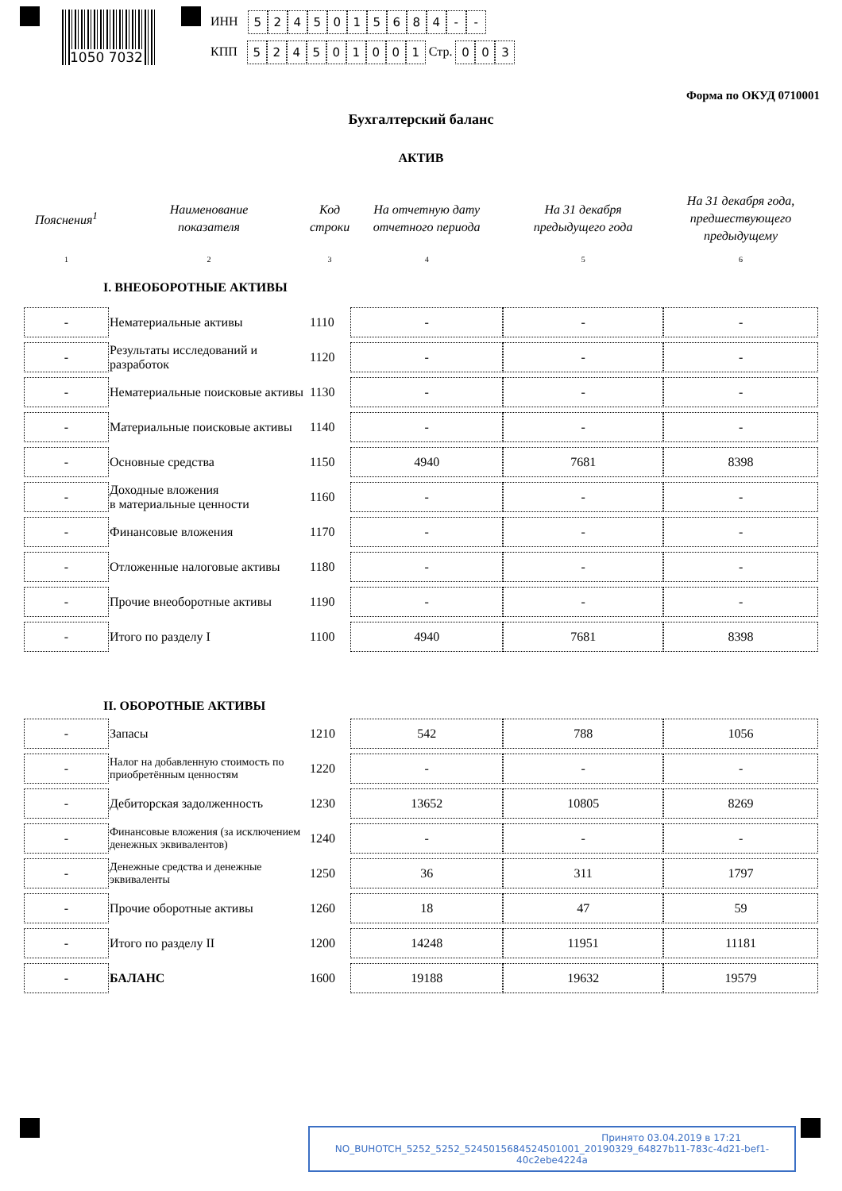1050 7032
ИНН 5245015684 - -
КПП 524501001 Стр. 003
Форма по ОКУД 0710001
Бухгалтерский баланс
АКТИВ
| Пояснения<sup>1</sup> | Наименование показателя | Код строки | На отчетную дату отчетного периода | На 31 декабря предыдущего года | На 31 декабря года, предшествующего предыдущему |
| --- | --- | --- | --- | --- | --- |
| 1 | 2 | 3 | 4 | 5 | 6 |
| I. ВНЕОБОРОТНЫЕ АКТИВЫ | | | | | |
| - | Нематериальные активы | 1110 | - | - | - |
| - | Результаты исследований и разработок | 1120 | - | - | - |
| - | Нематериальные поисковые активы | 1130 | - | - | - |
| - | Материальные поисковые активы | 1140 | - | - | - |
| - | Основные средства | 1150 | 4940 | 7681 | 8398 |
| - | Доходные вложения в материальные ценности | 1160 | - | - | - |
| - | Финансовые вложения | 1170 | - | - | - |
| - | Отложенные налоговые активы | 1180 | - | - | - |
| - | Прочие внеоборотные активы | 1190 | - | - | - |
| - | Итого по разделу I | 1100 | 4940 | 7681 | 8398 |
| II. ОБОРОТНЫЕ АКТИВЫ | | | | | |
| - | Запасы | 1210 | 542 | 788 | 1056 |
| - | Налог на добавленную стоимость по приобретённым ценностям | 1220 | - | - | - |
| - | Дебиторская задолженность | 1230 | 13652 | 10805 | 8269 |
| - | Финансовые вложения (за исключением денежных эквивалентов) | 1240 | - | - | - |
| - | Денежные средства и денежные эквиваленты | 1250 | 36 | 311 | 1797 |
| - | Прочие оборотные активы | 1260 | 18 | 47 | 59 |
| - | Итого по разделу II | 1200 | 14248 | 11951 | 11181 |
| - | БАЛАНС | 1600 | 19188 | 19632 | 19579 |
Принято 03.04.2019 в 17:21
NO_BUHOTCH_5252_5252_5245015684524501001_20190329_64827b11-783c-4d21-bef1-40c2ebe4224a